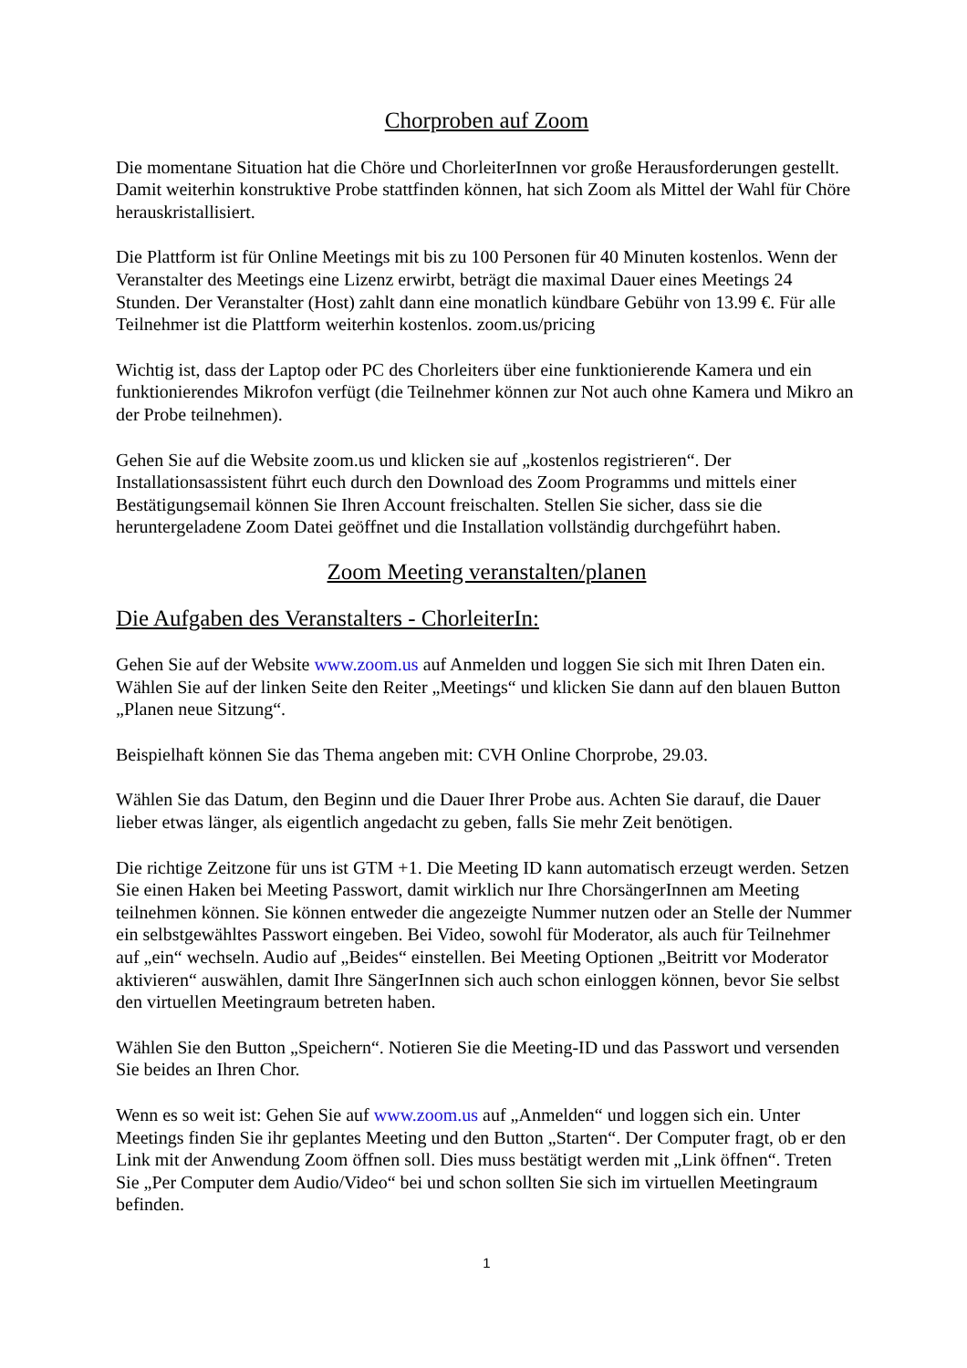Chorproben auf Zoom
Die momentane Situation hat die Chöre und ChorleiterInnen vor große Herausforderungen gestellt. Damit weiterhin konstruktive Probe stattfinden können, hat sich Zoom als Mittel der Wahl für Chöre herauskristallisiert.
Die Plattform ist für Online Meetings mit bis zu 100 Personen für 40 Minuten kostenlos. Wenn der Veranstalter des Meetings eine Lizenz erwirbt, beträgt die maximal Dauer eines Meetings 24 Stunden. Der Veranstalter (Host) zahlt dann eine monatlich kündbare Gebühr von 13.99 €. Für alle Teilnehmer ist die Plattform weiterhin kostenlos. zoom.us/pricing
Wichtig ist, dass der Laptop oder PC des Chorleiters über eine funktionierende Kamera und ein funktionierendes Mikrofon verfügt (die Teilnehmer können zur Not auch ohne Kamera und Mikro an der Probe teilnehmen).
Gehen Sie auf die Website zoom.us und klicken sie auf „kostenlos registrieren“. Der Installationsassistent führt euch durch den Download des Zoom Programms und mittels einer Bestätigungsemail können Sie Ihren Account freischalten. Stellen Sie sicher, dass sie die heruntergeladene Zoom Datei geöffnet und die Installation vollständig durchgeführt haben.
Zoom Meeting veranstalten/planen
Die Aufgaben des Veranstalters - ChorleiterIn:
Gehen Sie auf der Website www.zoom.us auf Anmelden und loggen Sie sich mit Ihren Daten ein. Wählen Sie auf der linken Seite den Reiter „Meetings“ und klicken Sie dann auf den blauen Button „Planen neue Sitzung“.
Beispielhaft können Sie das Thema angeben mit: CVH Online Chorprobe, 29.03.
Wählen Sie das Datum, den Beginn und die Dauer Ihrer Probe aus. Achten Sie darauf, die Dauer lieber etwas länger, als eigentlich angedacht zu geben, falls Sie mehr Zeit benötigen.
Die richtige Zeitzone für uns ist GTM +1. Die Meeting ID kann automatisch erzeugt werden. Setzen Sie einen Haken bei Meeting Passwort, damit wirklich nur Ihre ChorsängerInnen am Meeting teilnehmen können. Sie können entweder die angezeigte Nummer nutzen oder an Stelle der Nummer ein selbstgewähltes Passwort eingeben. Bei Video, sowohl für Moderator, als auch für Teilnehmer auf „ein“ wechseln. Audio auf „Beides“ einstellen. Bei Meeting Optionen „Beitritt vor Moderator aktivieren“ auswählen, damit Ihre SängerInnen sich auch schon einloggen können, bevor Sie selbst den virtuellen Meetingraum betreten haben.
Wählen Sie den Button „Speichern“. Notieren Sie die Meeting-ID und das Passwort und versenden Sie beides an Ihren Chor.
Wenn es so weit ist: Gehen Sie auf www.zoom.us auf „Anmelden“ und loggen sich ein. Unter Meetings finden Sie ihr geplantes Meeting und den Button „Starten“. Der Computer fragt, ob er den Link mit der Anwendung Zoom öffnen soll. Dies muss bestätigt werden mit „Link öffnen“. Treten Sie „Per Computer dem Audio/Video“ bei und schon sollten Sie sich im virtuellen Meetingraum befinden.
1